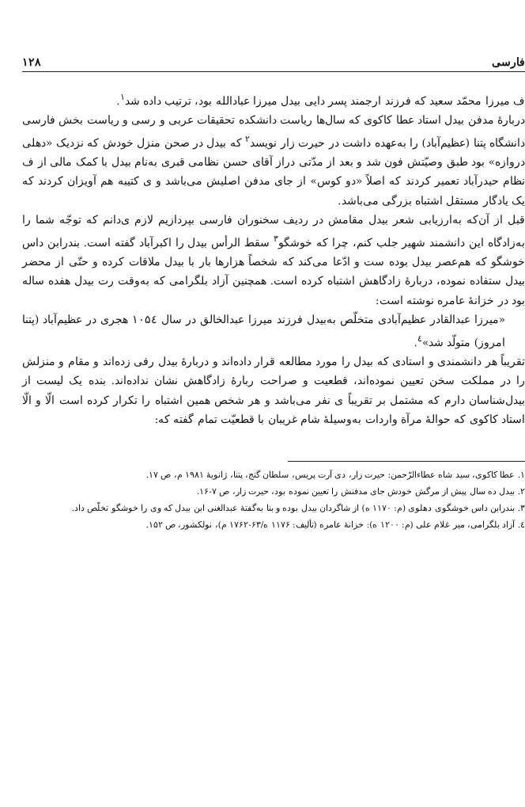فارسی ۱۲۸
ف میرزا محمّد سعید که فرزند ارجمند پسر دایی بیدل میرزا عبادالله بود، ترتیب داده شد<sup>۱</sup>.
دربارهٔ مدفن بیدل استاد عطا کاکوی که سال‌ها ریاست دانشکده تحقیقات عربی و رسی و ریاست بخش فارسی دانشگاه پتنا (عظیم‌آباد) را به‌عهده داشت در حیرت زار نویسد<sup>۲</sup> که بیدل در صحن منزل خودش که نزدیک «دهلی دروازه» بود طبق وصیّتش فون شد و بعد از مدّتی دراز آقای حسن نظامی قبری به‌نام بیدل با کمک مالی از ف نظام حیدرآباد تعمیر کردند که اصلاً «دو کوس» از جای مدفن اصلیش می‌باشد و ی کتیبه هم آویزان کردند که یک یادگار مستقل اشتباه بزرگی می‌باشد.
قبل از آن‌که به‌ارزیابی شعر بیدل مقامش در ردیف سخنوران فارسی بپردازیم لازم ی‌دانم که توجّه شما را به‌زادگاه این دانشمند شهیر جلب کنم، چرا که خوشگو<sup>۳</sup> سقط الرأس بیدل را اکبرآباد گفته است. بندرابن داس خوشگو که هم‌عصر بیدل بوده ست و ادّعا می‌کند که شخصاً هزارها بار با بیدل ملاقات کرده و حتّی از محضر بیدل ستفاده نموده، دربارهٔ زادگاهش اشتباه کرده است. همچنین آزاد بلگرامی که به‌وقت رت بیدل هفده ساله بود در خزانهٔ عامره نوشته است:
«میرزا عبدالقادر عظیم‌آبادی متخلّص به‌بیدل فرزند میرزا عبدالخالق در سال ۱۰۵٤ هجری در عظیم‌آباد (پتنا امروز) متولّد شد»<sup>٤</sup>.
تقریباً هر دانشمندی و استادی که بیدل را مورد مطالعه قرار داده‌اند و دربارهٔ بیدل رفی زده‌اند و مقام و منزلش را در مملکت سخن تعیین نموده‌اند، قطعیت و صراحت ربارهٔ زادگاهش نشان نداده‌اند. بنده یک لیست از بیدل‌شناسان دارم که مشتمل بر تقریباً ی نفر می‌باشد و هر شخص همین اشتباه را تکرار کرده است الّا و الّا استاد کاکوی که حوالهٔ مرآة واردات به‌وسیلهٔ شام غریبان با قطعیّت تمام گفته که:
۱. عطا کاکوی، سید شاه عطاءالرّحمن: حیرت زار، دی آرت پریس، سلطان گنج، پتنا، ژانویهٔ ۱۹۸۱ م، ص ۱۷.
۲. بیدل ده سال پیش از مرگش خودش جای مدفنش را تعیین نموده بود، حیرت زار، ص ۷-۱۶.
۳. بندرابن داس خوشگوی دهلوی (م: ۱۱۷۰ ه) از شاگردان بیدل بوده و بنا به‌گفتهٔ عبدالغنی ابن بیدل که وی را خوشگو تخلّص داد.
٤. آزاد بلگرامی، میر غلام علی (م: ۱۲۰۰ ه): خزانهٔ عامره (تألیف: ۱۱۷۶ ه/۶۳-۱۷۶۲ م)، نولکشور، ص ۱۵۲.